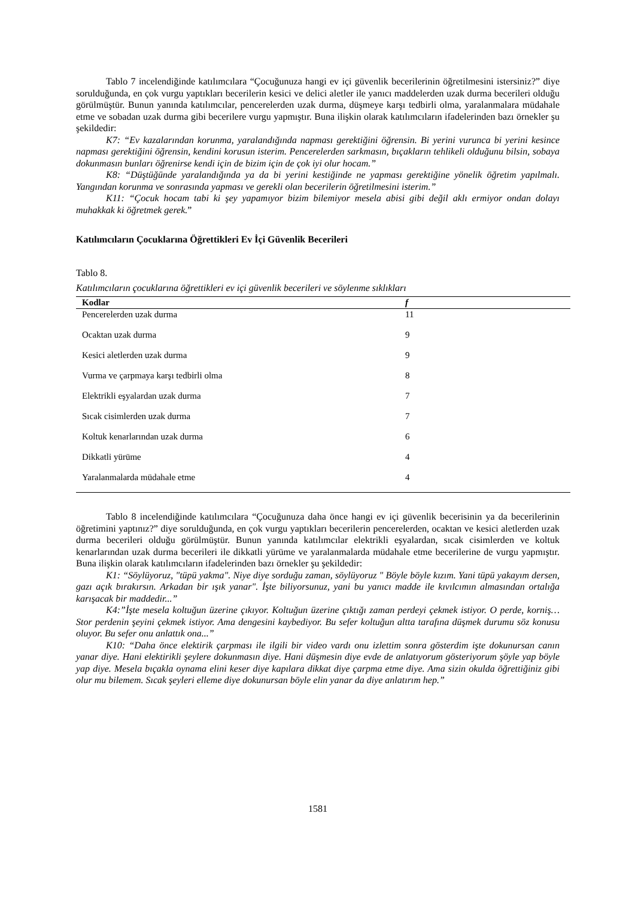Tablo 7 incelendiğinde katılımcılara “Çocuğunuza hangi ev içi güvenlik becerilerinin öğretilmesini istersiniz?” diye sorulduğunda, en çok vurgu yaptıkları becerilerin kesici ve delici aletler ile yanıcı maddelerden uzak durma becerileri olduğu görülmüştür. Bunun yanında katılımcılar, pencerelerden uzak durma, düşmeye karşı tedbirli olma, yaralanmalara müdahale etme ve sobadan uzak durma gibi becerilere vurgu yapmıştır. Buna ilişkin olarak katılımcıların ifadelerinden bazı örnekler şu şekildedir:
K7: “Ev kazalarından korunma, yaralandığında napması gerektiğini öğrensin. Bi yerini vurunca bi yerini kesince napması gerektiğini öğrensin, kendini korusun isterim. Pencerelerden sarkmasın, bıçakların tehlikeli olduğunu bilsin, sobaya dokunmasın bunları öğrenirse kendi için de bizim için de çok iyi olur hocam.”
K8: “Düştüğünde yaralandığında ya da bi yerini kestiğinde ne yapması gerektiğine yönelik öğretim yapılmalı. Yangından korunma ve sonrasında yapması ve gerekli olan becerilerin öğretilmesini isterim.”
K11: “Çocuk hocam tabi ki şey yapamıyor bizim bilemiyor mesela abisi gibi değil aklı ermiyor ondan dolayı muhakkak ki öğretmek gerek.”
Katılımcıların Çocuklarına Öğrettikleri Ev İçi Güvenlik Becerileri
Tablo 8.
Katılımcıların çocuklarına öğrettikleri ev içi güvenlik becerileri ve söylenme sıklıkları
| Kodlar | f |
| --- | --- |
| Pencerelerden uzak durma | 11 |
| Ocaktan uzak durma | 9 |
| Kesici aletlerden uzak durma | 9 |
| Vurma ve çarpmaya karşı tedbirli olma | 8 |
| Elektrikli eşyalardan uzak durma | 7 |
| Sıcak cisimlerden uzak durma | 7 |
| Koltuk kenarlarından uzak durma | 6 |
| Dikkatli yürüme | 4 |
| Yaralanmalarda müdahale etme | 4 |
Tablo 8 incelendiğinde katılımcılara “Çocuğunuza daha önce hangi ev içi güvenlik becerisinin ya da becerilerinin öğretimini yaptınız?” diye sorulduğunda, en çok vurgu yaptıkları becerilerin pencerelerden, ocaktan ve kesici aletlerden uzak durma becerileri olduğu görülmüştür. Bunun yanında katılımcılar elektrikli eşyalardan, sıcak cisimlerden ve koltuk kenarlarından uzak durma becerileri ile dikkatli yürüme ve yaralanmalarda müdahale etme becerilerine de vurgu yapmıştır. Buna ilişkin olarak katılımcıların ifadelerinden bazı örnekler şu şekildedir:
K1: “Söylüyoruz, "tüpü yakma". Niye diye sorduğu zaman, söylüyoruz " Böyle böyle kızım. Yani tüpü yakayım dersen, gazı açık bırakırsın. Arkadan bir ışık yanar". İşte biliyorsunuz, yani bu yanıcı madde ile kıvılcımın almasından ortalığa karışacak bir maddedir...”
K4:”İşte mesela koltuğun üzerine çıkıyor. Koltuğun üzerine çıktığı zaman perdeyi çekmek istiyor. O perde, korniş… Stor perdenin şeyini çekmek istiyor. Ama dengesini kaybediyor. Bu sefer koltuğun altta tarafına düşmek durumu söz konusu oluyor. Bu sefer onu anlattık ona...”
K10: “Daha önce elektirik çarpması ile ilgili bir video vardı onu izlettim sonra gösterdim işte dokunursan canın yanar diye. Hani elektirikli şeylere dokunmasın diye. Hani düşmesin diye evde de anlatıyorum gösteriyorum şöyle yap böyle yap diye. Mesela bıçakla oynama elini keser diye kapılara dikkat diye çarpma etme diye. Ama sizin okulda öğrettiğiniz gibi olur mu bilemem. Sıcak şeyleri elleme diye dokunursan böyle elin yanar da diye anlatırım hep.”
1581